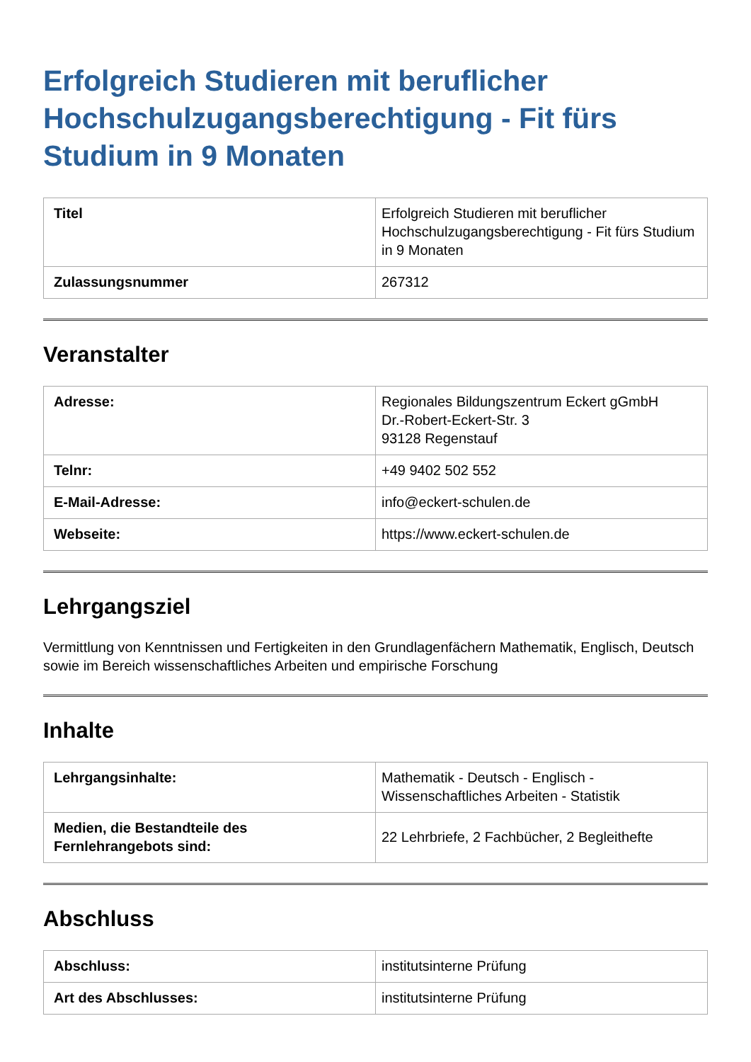Erfolgreich Studieren mit beruflicher Hochschulzugangsberechtigung - Fit fürs Studium in 9 Monaten
| Titel | Erfolgreich Studieren mit beruflicher Hochschulzugangsberechtigung - Fit fürs Studium in 9 Monaten |
| Zulassungsnummer | 267312 |
Veranstalter
| Adresse: | Regionales Bildungszentrum Eckert gGmbH Dr.-Robert-Eckert-Str. 3 93128 Regenstauf |
| Telnr: | +49 9402 502 552 |
| E-Mail-Adresse: | info@eckert-schulen.de |
| Webseite: | https://www.eckert-schulen.de |
Lehrgangsziel
Vermittlung von Kenntnissen und Fertigkeiten in den Grundlagenfächern Mathematik, Englisch, Deutsch sowie im Bereich wissenschaftliches Arbeiten und empirische Forschung
Inhalte
| Lehrgangsinhalte: | Mathematik - Deutsch - Englisch - Wissenschaftliches Arbeiten - Statistik |
| Medien, die Bestandteile des Fernlehrangebots sind: | 22 Lehrbriefe, 2 Fachbücher, 2 Begleithefte |
Abschluss
| Abschluss: | institutsinterne Prüfung |
| Art des Abschlusses: | institutsinterne Prüfung |